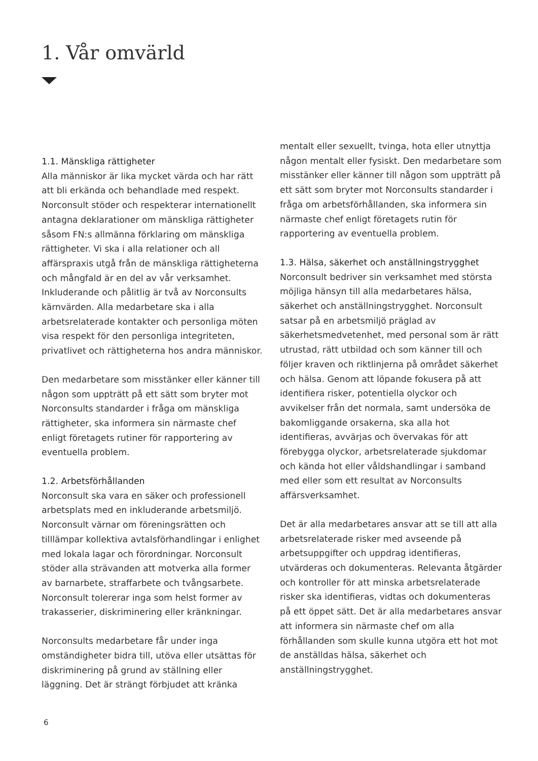1. Vår omvärld
1.1. Mänskliga rättigheter
Alla människor är lika mycket värda och har rätt att bli erkända och behandlade med respekt. Norconsult stöder och respekterar internationellt antagna deklarationer om mänskliga rättigheter såsom FN:s allmänna förklaring om mänskliga rättigheter. Vi ska i alla relationer och all affärspraxis utgå från de mänskliga rättigheterna och mångfald är en del av vår verksamhet. Inkluderande och pålitlig är två av Norconsults kärnvärden. Alla medarbetare ska i alla arbetsrelaterade kontakter och personliga möten visa respekt för den personliga integriteten, privatlivet och rättigheterna hos andra människor.
Den medarbetare som misstänker eller känner till någon som uppträtt på ett sätt som bryter mot Norconsults standarder i fråga om mänskliga rättigheter, ska informera sin närmaste chef enligt företagets rutiner för rapportering av eventuella problem.
1.2. Arbetsförhållanden
Norconsult ska vara en säker och professionell arbetsplats med en inkluderande arbetsmiljö. Norconsult värnar om föreningsrätten och tilllämpar kollektiva avtalsförhandlingar i enlighet med lokala lagar och förordningar. Norconsult stöder alla strävanden att motverka alla former av barnarbete, straffarbete och tvångsarbete. Norconsult tolererar inga som helst former av trakasserier, diskriminering eller kränkningar.
Norconsults medarbetare får under inga omständigheter bidra till, utöva eller utsättas för diskriminering på grund av ställning eller läggning. Det är strängt förbjudet att kränka
mentalt eller sexuellt, tvinga, hota eller utnyttja någon mentalt eller fysiskt. Den medarbetare som misstänker eller känner till någon som uppträtt på ett sätt som bryter mot Norconsults standarder i fråga om arbetsförhållanden, ska informera sin närmaste chef enligt företagets rutin för rapportering av eventuella problem.
1.3. Hälsa, säkerhet och anställningstrygghet
Norconsult bedriver sin verksamhet med största möjliga hänsyn till alla medarbetares hälsa, säkerhet och anställningstrygghet. Norconsult satsar på en arbetsmiljö präglad av säkerhetsmedvetenhet, med personal som är rätt utrustad, rätt utbildad och som känner till och följer kraven och riktlinjerna på området säkerhet och hälsa. Genom att löpande fokusera på att identifiera risker, potentiella olyckor och avvikelser från det normala, samt undersöka de bakomliggande orsakerna, ska alla hot identifieras, avvärjas och övervakas för att förebygga olyckor, arbetsrelaterade sjukdomar och kända hot eller våldshandlingar i samband med eller som ett resultat av Norconsults affärsverksamhet.
Det är alla medarbetares ansvar att se till att alla arbetsrelaterade risker med avseende på arbetsuppgifter och uppdrag identifieras, utvärderas och dokumenteras. Relevanta åtgärder och kontroller för att minska arbetsrelaterade risker ska identifieras, vidtas och dokumenteras på ett öppet sätt. Det är alla medarbetares ansvar att informera sin närmaste chef om alla förhållanden som skulle kunna utgöra ett hot mot de anställdas hälsa, säkerhet och anställningstrygghet.
6